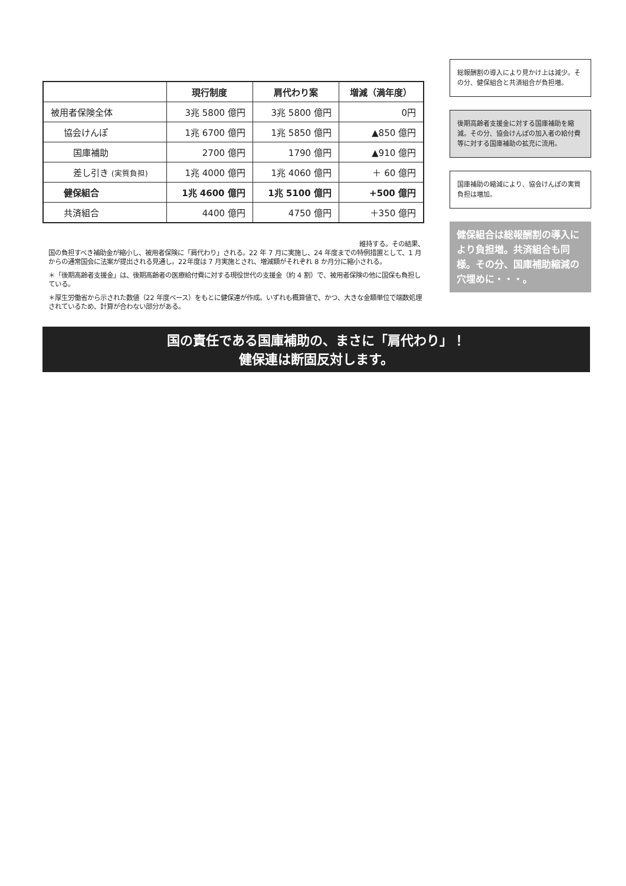| | 現行制度 | 肩代わり案 | 増減（満年度） |
| --- | --- | --- | --- |
| 被用者保険全体 | 3兆 5800 億円 | 3兆 5800 億円 | 0円 |
| 協会けんぽ | 1兆 6700 億円 | 1兆 5850 億円 | ▲850 億円 |
| 国庫補助 | 2700 億円 | 1790 億円 | ▲910 億円 |
| 差し引き (実質負担) | 1兆 4000 億円 | 1兆 4060 億円 | ＋ 60 億円 |
| 健保組合 | 1兆 4600 億円 | 1兆 5100 億円 | +500 億円 |
| 共済組合 | 4400 億円 | 4750 億円 | ＋350 億円 |
維持する。その結果、
国の負担すべき補助金が縮小し、被用者保険に「肩代わり」される。22 年 7 月に実施し、24 年度までの特例措置として、1 月からの通常国会に法案が提出される見通し。22年度は 7 月実施とされ、増減額がそれぞれ 8 か月分に縮小される。
＊「後期高齢者支援金」は、後期高齢者の医療給付費に対する現役世代の支援金（約 4 割）で、被用者保険の他に国保も負担している。
＊厚生労働省から示された数値（22 年度ベース）をもとに健保連が作成。いずれも概算値で、かつ、大きな金額単位で端数処理されているため、計算が合わない部分がある。
総報酬割の導入により見かけ上は減少。その分、健保組合と共済組合が負担増。
後期高齢者支援金に対する国庫補助を縮減。その分、協会けんぽの加入者の給付費等に対する国庫補助の拡充に流用。
国庫補助の縮減により、協会けんぽの実質負担は増加。
健保組合は総報酬割の導入により負担増。共済組合も同様。その分、国庫補助縮減の穴埋めに・・・。
国の責任である国庫補助の、まさに「肩代わり」！
健保連は断固反対します。